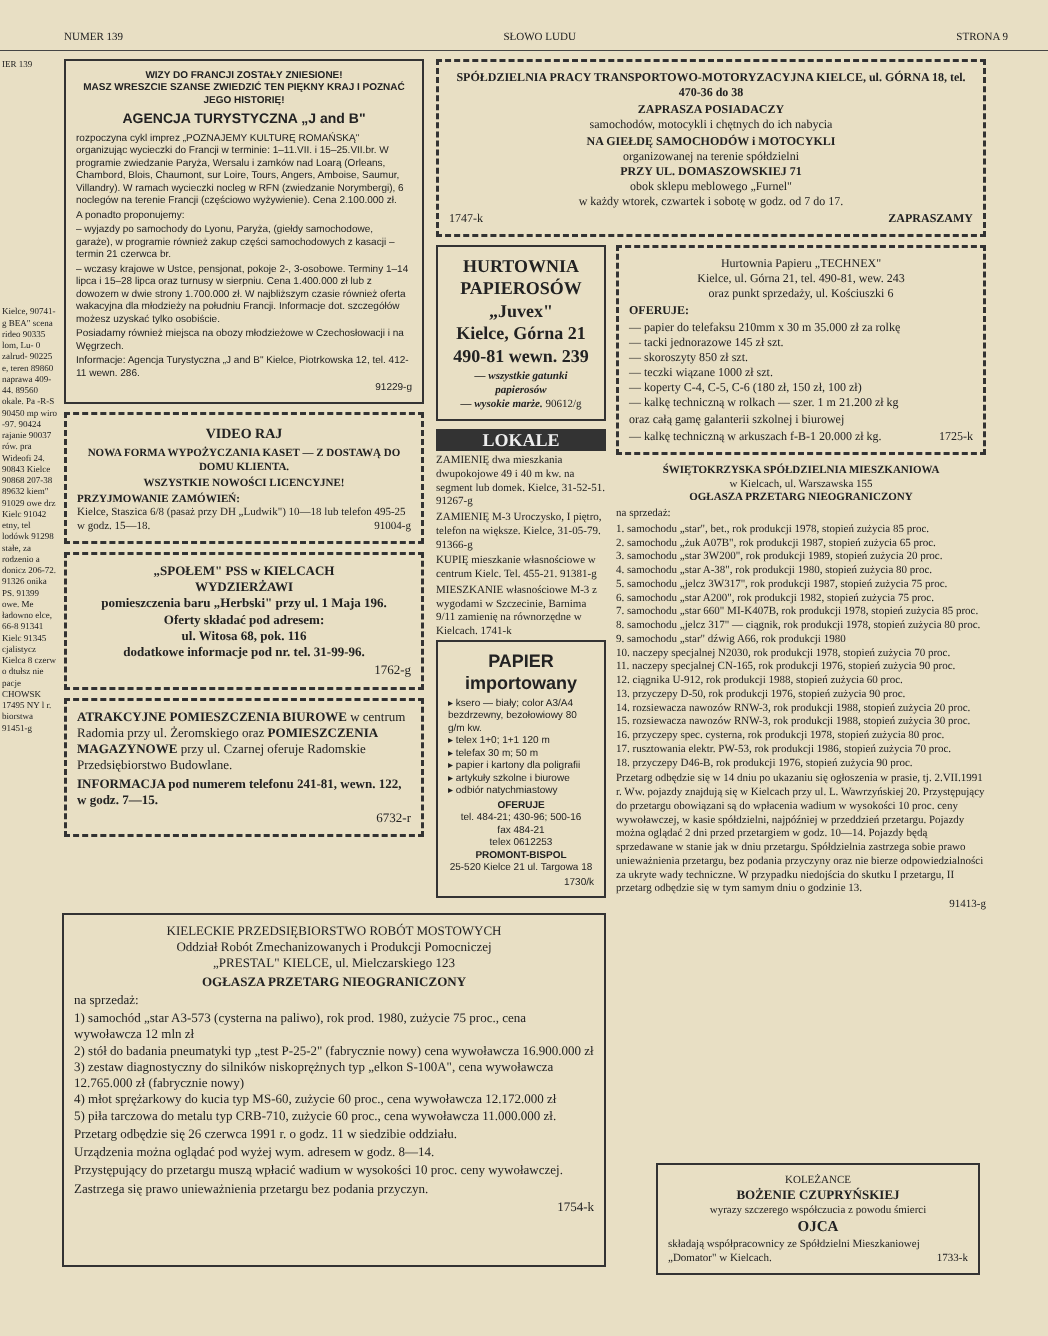NUMER 139 SŁOWO LUDU STRONA 9
IER 139
Kielce, 90741-g BEA" scena rideo 90335 lom, Lu- 0 zalrud- 90225 e, teren 89860 naprawa 409-44. 89560 okale. Pa -R-S 90450 mp wiro -97. 90424 rajanie 90037 rów. pra Wideofi 24. 90843 Kielce 90868 207-38 89632 kiem" 91029 owe drz Kielc 91042 etny, tel lodówk 91298 stałe, za rodzenio a donicz 206-72. 91326 onika PS. 91399 owe. Me ładowno elce, 66-8 91341 Kielc 91345 cjalistycz Kielca 8 czerw o dtułsz nie pacje CHOWSK 17495 NY l r. biorstwa 91451-g
WIZY DO FRANCJI ZOSTAŁY ZNIESIONE!
MASZ WRESZCIE SZANSE ZWIEDZIĆ TEN PIĘKNY KRAJ I POZNAĆ JEGO HISTORIĘ!
AGENCJA TURYSTYCZNA „J and B"
rozpoczyna cykl imprez „POZNAJEMY KULTURĘ ROMAŃSKĄ" organizując wycieczki do Francji w terminie: 1–11.VII. i 15–25.VII.br. W programie zwiedzanie Paryża, Wersalu i zamków nad Loarą (Orleans, Chambord, Blois, Chaumont, sur Loire, Tours, Angers, Amboise, Saumur, Villandry). W ramach wycieczki nocleg w RFN (zwiedzanie Norymbergi), 6 noclegów na terenie Francji (częściowo wyżywienie). Cena 2.100.000 zł.
A ponadto proponujemy:
– wyjazdy po samochody do Lyonu, Paryża, (giełdy samochodowe, garaże), w programie również zakup części samochodowych z kasacji – termin 21 czerwca br.
– wczasy krajowe w Ustce, pensjonat, pokoje 2-, 3-osobowe. Terminy 1–14 lipca i 15–28 lipca oraz turnusy w sierpniu. Cena 1.400.000 zł lub z dowozem w dwie strony 1.700.000 zł. W najbliższym czasie również oferta wakacyjna dla młodzieży na południu Francji. Informacje dot. szczegółów możesz uzyskać tylko osobiście.
Posiadamy również miejsca na obozy młodzieżowe w Czechosłowacji i na Węgrzech.
Informacje: Agencja Turystyczna „J and B" Kielce, Piotrkowska 12, tel. 412-11 wewn. 286.
91229-g
VIDEO RAJ
NOWA FORMA WYPOŻYCZANIA KASET — Z DOSTAWĄ DO DOMU KLIENTA.
WSZYSTKIE NOWOŚCI LICENCYJNE!
PRZYJMOWANIE ZAMÓWIEŃ:
Kielce, Staszica 6/8 (pasaż przy DH „Ludwik") 10—18 lub telefon 495-25 w godz. 15—18. 91004-g
„SPOŁEM" PSS w KIELCACH
WYDZIERŻAWI
pomieszczenia baru „Herbski" przy ul. 1 Maja 196.
Oferty składać pod adresem:
ul. Witosa 68, pok. 116
dodatkowe informacje pod nr. tel. 31-99-96.
1762-g
ATRAKCYJNE POMIESZCZENIA BIUROWE w centrum Radomia przy ul. Żeromskiego oraz POMIESZCZENIA MAGAZYNOWE przy ul. Czarnej oferuje Radomskie Przedsiębiorstwo Budowlane.
INFORMACJA pod numerem telefonu 241-81, wewn. 122, w godz. 7—15.
6732-r
SPÓŁDZIELNIA PRACY TRANSPORTOWO-MOTORYZACYJNA KIELCE, ul. GÓRNA 18, tel. 470-36 do 38
ZAPRASZA POSIADACZY
samochodów, motocykli i chętnych do ich nabycia
NA GIEŁDĘ SAMOCHODÓW i MOTOCYKLI
organizowanej na terenie spółdzielni
PRZY UL. DOMASZOWSKIEJ 71
obok sklepu meblowego „Furnel"
w każdy wtorek, czwartek i sobotę w godz. od 7 do 17.
1747-k ZAPRASZAMY
HURTOWNIA PAPIEROSÓW
„Juvex"
Kielce, Górna 21
490-81 wewn. 239
— wszystkie gatunki papierosów
— wysokie marże. 90612/g
LOKALE
ZAMIENIĘ dwa mieszkania dwupokojowe 49 i 40 m kw. na segment lub domek. Kielce, 31-52-51. 91267-g
ZAMIENIĘ M-3 Uroczysko, I piętro, telefon na większe. Kielce, 31-05-79. 91366-g
KUPIĘ mieszkanie własnościowe w centrum Kielc. Tel. 455-21. 91381-g
MIESZKANIE własnościowe M-3 z wygodami w Szczecinie, Barnima 9/11 zamienię na równorzędne w Kielcach. 1741-k
PAPIER importowany
▸ ksero — biały; color A3/A4 bezdrzewny, bezołowiowy 80 g/m kw.
▸ telex 1+0; 1+1 120 m
▸ telefax 30 m; 50 m
▸ papier i kartony dla poligrafii
▸ artykuły szkolne i biurowe
▸ odbiór natychmiastowy
OFERUJE
tel. 484-21; 430-96; 500-16
fax 484-21
telex 0612253
PROMONT-BISPOL
25-520 Kielce 21 ul. Targowa 18
1730/k
Hurtownia Papieru „TECHNEX"
Kielce, ul. Górna 21, tel. 490-81, wew. 243
oraz punkt sprzedaży, ul. Kościuszki 6
OFERUJE:
— papier do telefaksu 210mm x 30 m 35.000 zł za rolkę
— tacki jednorazowe 145 zł szt.
— skoroszyty 850 zł szt.
— teczki wiązane 1000 zł szt.
— koperty C-4, C-5, C-6 (180 zł, 150 zł, 100 zł)
— kalkę techniczną w rolkach — szer. 1 m 21.200 zł kg
oraz całą gamę galanterii szkolnej i biurowej
— kalkę techniczną w arkuszach f-B-1 20.000 zł kg. 1725-k
ŚWIĘTOKRZYSKA SPÓŁDZIELNIA MIESZKANIOWA
w Kielcach, ul. Warszawska 155
OGŁASZA PRZETARG NIEOGRANICZONY
na sprzedaż:
1. samochodu „star", bet., rok produkcji 1978, stopień zużycia 85 proc.
2. samochodu „żuk A07B", rok produkcji 1987, stopień zużycia 65 proc.
3. samochodu „star 3W200", rok produkcji 1989, stopień zużycia 20 proc.
4. samochodu „star A-38", rok produkcji 1980, stopień zużycia 80 proc.
5. samochodu „jelcz 3W317", rok produkcji 1987, stopień zużycia 75 proc.
6. samochodu „star A200", rok produkcji 1982, stopień zużycia 75 proc.
7. samochodu „star 660" MI-K407B, rok produkcji 1978, stopień zużycia 85 proc.
8. samochodu „jelcz 317" — ciągnik, rok produkcji 1978, stopień zużycia 80 proc.
9. samochodu „star" dźwig A66, rok produkcji 1980
10. naczepy specjalnej N2030, rok produkcji 1978, stopień zużycia 70 proc.
11. naczepy specjalnej CN-165, rok produkcji 1976, stopień zużycia 90 proc.
12. ciągnika U-912, rok produkcji 1988, stopień zużycia 60 proc.
13. przyczepy D-50, rok produkcji 1976, stopień zużycia 90 proc.
14. rozsiewacza nawozów RNW-3, rok produkcji 1988, stopień zużycia 20 proc.
15. rozsiewacza nawozów RNW-3, rok produkcji 1988, stopień zużycia 30 proc.
16. przyczepy spec. cysterna, rok produkcji 1978, stopień zużycia 80 proc.
17. rusztowania elektr. PW-53, rok produkcji 1986, stopień zużycia 70 proc.
18. przyczepy D46-B, rok produkcji 1976, stopień zużycia 90 proc.
Przetarg odbędzie się w 14 dniu po ukazaniu się ogłoszenia w prasie, tj. 2.VII.1991 r. Ww. pojazdy znajdują się w Kielcach przy ul. L. Wawrzyńskiej 20. Przystępujący do przetargu obowiązani są do wpłacenia wadium w wysokości 10 proc. ceny wywoławczej, w kasie spółdzielni, najpóźniej w przeddzień przetargu. Pojazdy można oglądać 2 dni przed przetargiem w godz. 10—14. Pojazdy będą sprzedawane w stanie jak w dniu przetargu. Spółdzielnia zastrzega sobie prawo unieważnienia przetargu, bez podania przyczyny oraz nie bierze odpowiedzialności za ukryte wady techniczne. W przypadku niedojścia do skutku I przetargu, II przetarg odbędzie się w tym samym dniu o godzinie 13.
91413-g
KIELECKIE PRZEDSIĘBIORSTWO ROBÓT MOSTOWYCH
Oddział Robót Zmechanizowanych i Produkcji Pomocniczej
„PRESTAL" KIELCE, ul. Mielczarskiego 123
OGŁASZA PRZETARG NIEOGRANICZONY
na sprzedaż:
1) samochód „star A3-573 (cysterna na paliwo), rok prod. 1980, zużycie 75 proc., cena wywoławcza 12 mln zł
2) stół do badania pneumatyki typ „test P-25-2" (fabrycznie nowy) cena wywoławcza 16.900.000 zł
3) zestaw diagnostyczny do silników niskoprężnych typ „elkon S-100A", cena wywoławcza 12.765.000 zł (fabrycznie nowy)
4) młot sprężarkowy do kucia typ MS-60, zużycie 60 proc., cena wywoławcza 12.172.000 zł
5) piła tarczowa do metalu typ CRB-710, zużycie 60 proc., cena wywoławcza 11.000.000 zł.
Przetarg odbędzie się 26 czerwca 1991 r. o godz. 11 w siedzibie oddziału.
Urządzenia można oglądać pod wyżej wym. adresem w godz. 8—14.
Przystępujący do przetargu muszą wpłacić wadium w wysokości 10 proc. ceny wywoławczej.
Zastrzega się prawo unieważnienia przetargu bez podania przyczyn.
1754-k
KOLEŻANCE
BOŻENIE CZUPRYŃSKIEJ
wyrazy szczerego współczucia z powodu śmierci
OJCA
składają współpracownicy ze Spółdzielni Mieszkaniowej „Domator" w Kielcach. 1733-k